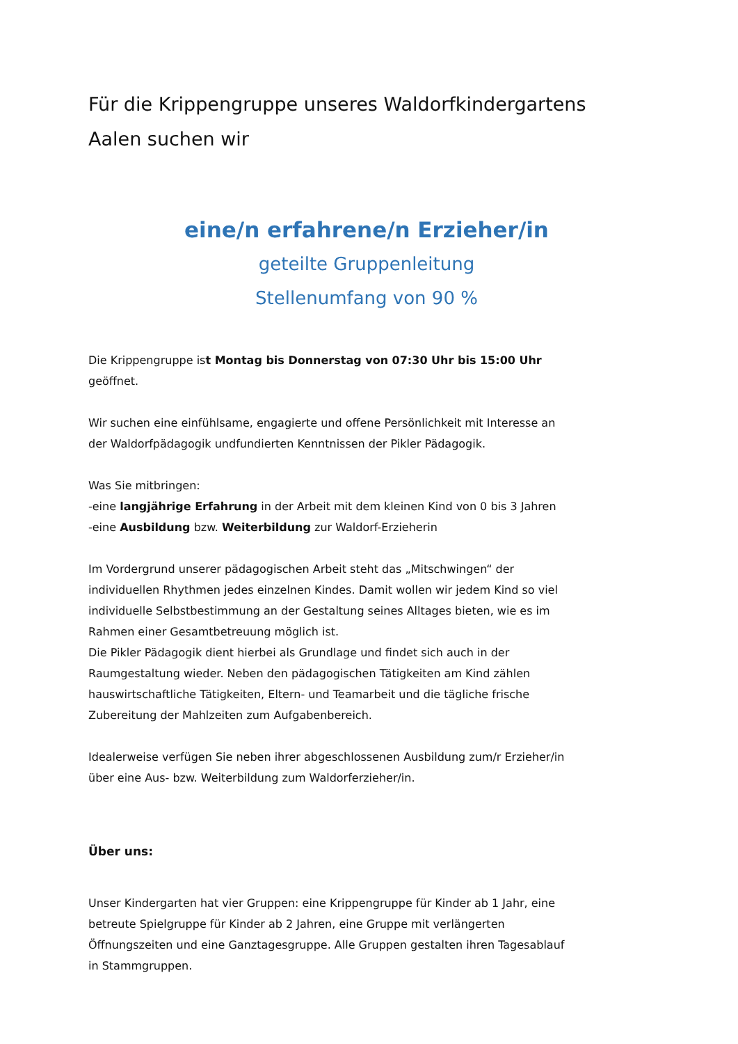Für die Krippengruppe unseres Waldorfkindergartens Aalen suchen wir
eine/n erfahrene/n Erzieher/in
geteilte Gruppenleitung
Stellenumfang von 90 %
Die Krippengruppe ist Montag bis Donnerstag von 07:30 Uhr bis 15:00 Uhr geöffnet.
Wir suchen eine einfühlsame, engagierte und offene Persönlichkeit mit Interesse an der Waldorfpädagogik undfundierten Kenntnissen der Pikler Pädagogik.
Was Sie mitbringen:
-eine langjährige Erfahrung in der Arbeit mit dem kleinen Kind von 0 bis 3 Jahren
-eine Ausbildung bzw. Weiterbildung zur Waldorf-Erzieherin
Im Vordergrund unserer pädagogischen Arbeit steht das „Mitschwingen“ der individuellen Rhythmen jedes einzelnen Kindes. Damit wollen wir jedem Kind so viel individuelle Selbstbestimmung an der Gestaltung seines Alltages bieten, wie es im Rahmen einer Gesamtbetreuung möglich ist.
Die Pikler Pädagogik dient hierbei als Grundlage und findet sich auch in der Raumgestaltung wieder. Neben den pädagogischen Tätigkeiten am Kind zählen hauswirtschaftliche Tätigkeiten, Eltern- und Teamarbeit und die tägliche frische Zubereitung der Mahlzeiten zum Aufgabenbereich.
Idealerweise verfügen Sie neben ihrer abgeschlossenen Ausbildung zum/r Erzieher/in über eine Aus- bzw. Weiterbildung zum Waldorferzieher/in.
Über uns:
Unser Kindergarten hat vier Gruppen: eine Krippengruppe für Kinder ab 1 Jahr, eine betreute Spielgruppe für Kinder ab 2 Jahren, eine Gruppe mit verlängerten Öffnungszeiten und eine Ganztagesgruppe. Alle Gruppen gestalten ihren Tagesablauf in Stammgruppen.